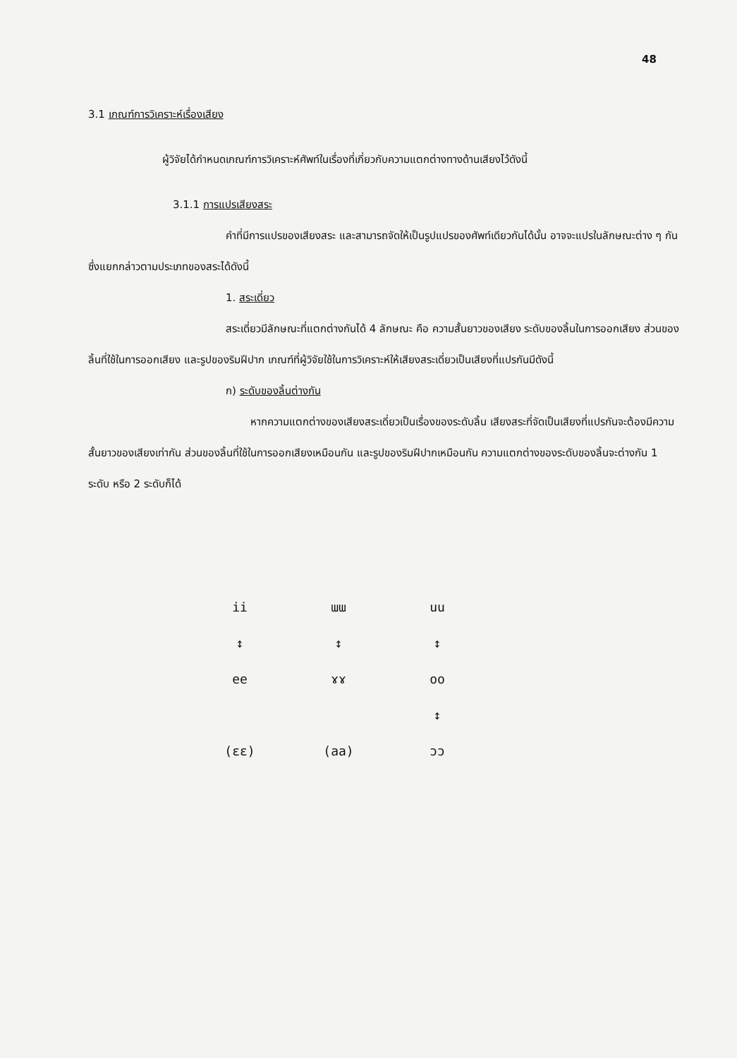48
3.1 เกณฑ์การวิเคราะห์เรื่องเสียง
ผู้วิจัยได้กำหนดเกณฑ์การวิเคราะห์ศัพท์ในเรื่องที่เกี่ยวกับความแตกต่างทางด้านเสียงไว้ดังนี้
3.1.1 การแปรเสียงสระ
คำที่มีการแปรของเสียงสระ และสามารถจัดให้เป็นรูปแปรของศัพท์เดียวกันได้นั้น อาจจะแปรในลักษณะต่าง ๆ กัน ซึ่งแยกกล่าวตามประเภทของสระได้ดังนี้
1. สระเดี่ยว
สระเดี่ยวมีลักษณะที่แตกต่างกันได้ 4 ลักษณะ คือ ความสั้นยาวของเสียง ระดับของลิ้นในการออกเสียง ส่วนของลิ้นที่ใช้ในการออกเสียง และรูปของริมฝีปาก เกณฑ์ที่ผู้วิจัยใช้ในการวิเคราะห์ให้เสียงสระเดี่ยวเป็นเสียงที่แปรกันมีดังนี้
ก) ระดับของลิ้นต่างกัน
หากความแตกต่างของเสียงสระเดี่ยวเป็นเรื่องของระดับลิ้น เสียงสระที่จัดเป็นเสียงที่แปรกันจะต้องมีความสั้นยาวของเสียงเท่ากัน ส่วนของลิ้นที่ใช้ในการออกเสียงเหมือนกัน และรูปของริมฝีปากเหมือนกัน ความแตกต่างของระดับของลิ้นจะต่างกัน 1 ระดับ หรือ 2 ระดับก็ได้
ii ɯɯ uu
↕ ↕ ↕
ee ɤɤ oo
↕
(ɛɛ) (aa) ɔɔ